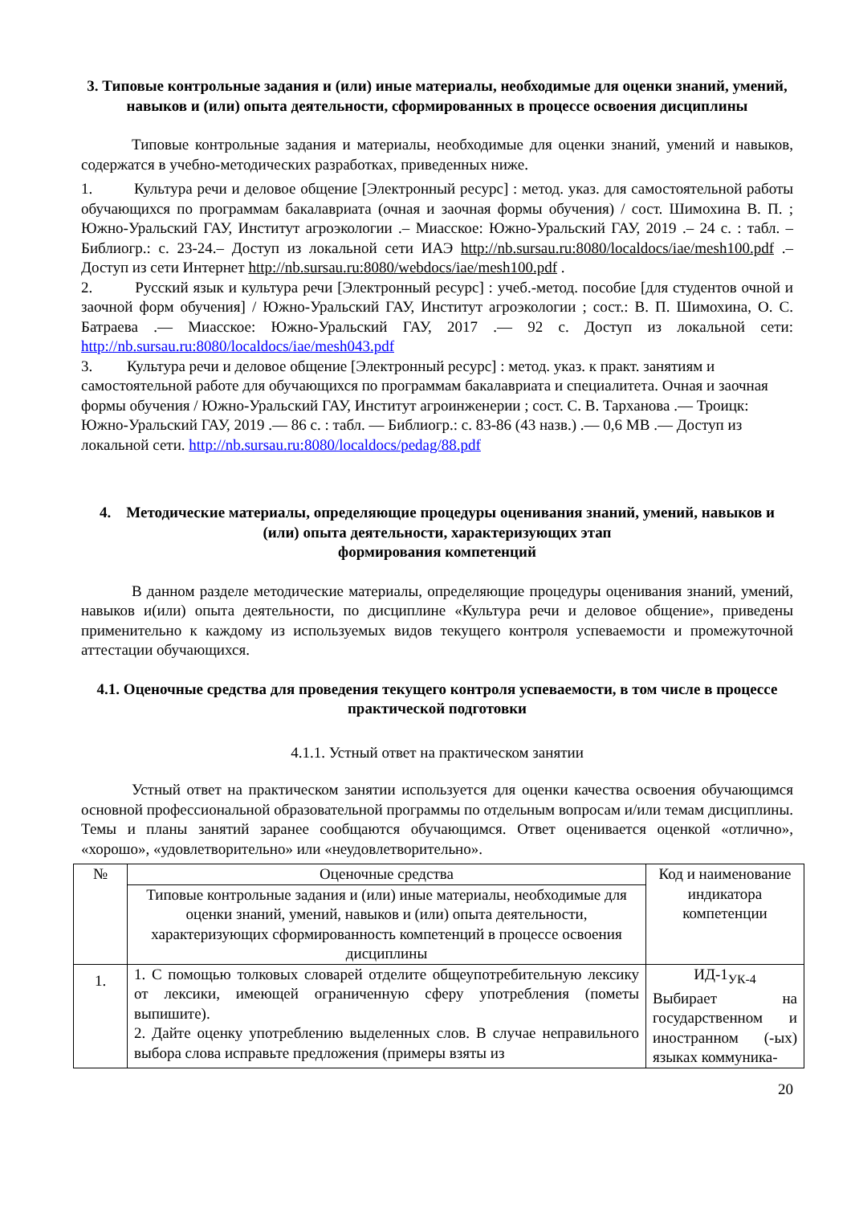3. Типовые контрольные задания и (или) иные материалы, необходимые для оценки знаний, умений, навыков и (или) опыта деятельности, сформированных в процессе освоения дисциплины
Типовые контрольные задания и материалы, необходимые для оценки знаний, умений и навыков, содержатся в учебно-методических разработках, приведенных ниже.
1. Культура речи и деловое общение [Электронный ресурс] : метод. указ. для самостоятельной работы обучающихся по программам бакалавриата (очная и заочная формы обучения) / сост. Шимохина В. П. ; Южно-Уральский ГАУ, Институт агроэкологии .– Миасское: Южно-Уральский ГАУ, 2019 .– 24 с. : табл. – Библиогр.: с. 23-24.– Доступ из локальной сети ИАЭ http://nb.sursau.ru:8080/localdocs/iae/mesh100.pdf .– Доступ из сети Интернет http://nb.sursau.ru:8080/webdocs/iae/mesh100.pdf .
2. Русский язык и культура речи [Электронный ресурс] : учеб.-метод. пособие [для студентов очной и заочной форм обучения] / Южно-Уральский ГАУ, Институт агроэкологии ; сост.: В. П. Шимохина, О. С. Батраева .— Миасское: Южно-Уральский ГАУ, 2017 .— 92 с. Доступ из локальной сети: http://nb.sursau.ru:8080/localdocs/iae/mesh043.pdf
3. Культура речи и деловое общение [Электронный ресурс] : метод. указ. к практ. занятиям и самостоятельной работе для обучающихся по программам бакалавриата и специалитета. Очная и заочная формы обучения / Южно-Уральский ГАУ, Институт агроинженерии ; сост. С. В. Тарханова .— Троицк: Южно-Уральский ГАУ, 2019 .— 86 с. : табл. — Библиогр.: с. 83-86 (43 назв.) .— 0,6 MB .— Доступ из локальной сети. http://nb.sursau.ru:8080/localdocs/pedag/88.pdf
4. Методические материалы, определяющие процедуры оценивания знаний, умений, навыков и (или) опыта деятельности, характеризующих этап
формирования компетенций
В данном разделе методические материалы, определяющие процедуры оценивания знаний, умений, навыков и(или) опыта деятельности, по дисциплине «Культура речи и деловое общение», приведены применительно к каждому из используемых видов текущего контроля успеваемости и промежуточной аттестации обучающихся.
4.1. Оценочные средства для проведения текущего контроля успеваемости, в том числе в процессе практической подготовки
4.1.1. Устный ответ на практическом занятии
Устный ответ на практическом занятии используется для оценки качества освоения обучающимся основной профессиональной образовательной программы по отдельным вопросам и/или темам дисциплины. Темы и планы занятий заранее сообщаются обучающимся. Ответ оценивается оценкой «отлично», «хорошо», «удовлетворительно» или «неудовлетворительно».
| № | Оценочные средства | Код и наименование индикатора компетенции |
| | Типовые контрольные задания и (или) иные материалы, необходимые для оценки знаний, умений, навыков и (или) опыта деятельности, характеризующих сформированность компетенций в процессе освоения дисциплины | |
| 1. | 1. С помощью толковых словарей отделите общеупотребительную лексику от лексики, имеющей ограниченную сферу употребления (пометы выпишите). 2. Дайте оценку употреблению выделенных слов. В случае неправильного выбора слова исправьте предложения (примеры взяты из | ИД-1<sub>УК-4</sub> Выбирает на государственном и иностранном (-ых) языках коммуника- |
20